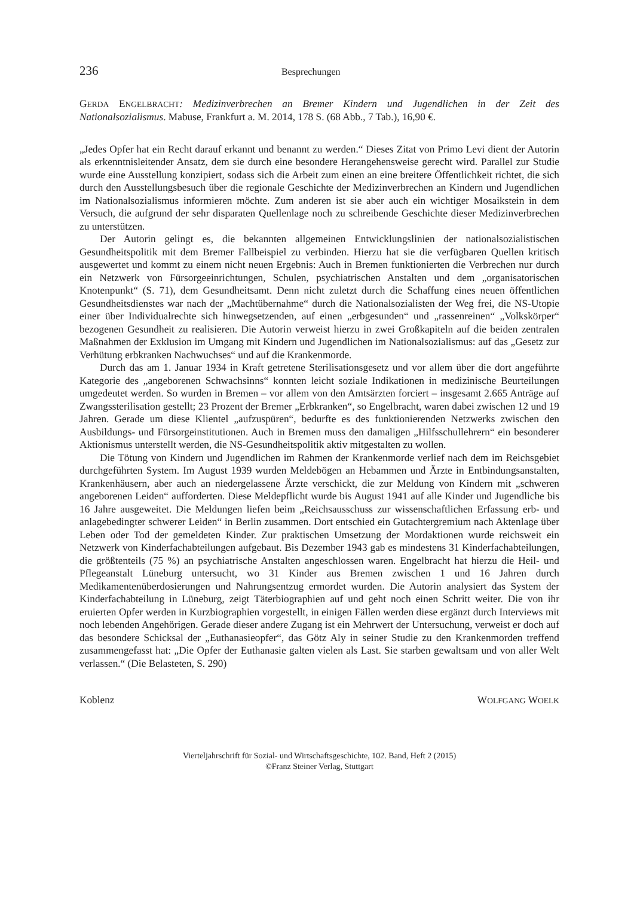236 Besprechungen
GERDA ENGELBRACHT: Medizinverbrechen an Bremer Kindern und Jugendlichen in der Zeit des Nationalsozialismus. Mabuse, Frankfurt a. M. 2014, 178 S. (68 Abb., 7 Tab.), 16,90 €.
„Jedes Opfer hat ein Recht darauf erkannt und benannt zu werden.“ Dieses Zitat von Primo Levi dient der Autorin als erkenntnisleitender Ansatz, dem sie durch eine besondere Herangehensweise gerecht wird. Parallel zur Studie wurde eine Ausstellung konzipiert, sodass sich die Arbeit zum einen an eine breitere Öffentlichkeit richtet, die sich durch den Ausstellungsbesuch über die regionale Geschichte der Medizinverbrechen an Kindern und Jugendlichen im Nationalsozialismus informieren möchte. Zum anderen ist sie aber auch ein wichtiger Mosaikstein in dem Versuch, die aufgrund der sehr disparaten Quellenlage noch zu schreibende Geschichte dieser Medizinverbrechen zu unterstützen.
Der Autorin gelingt es, die bekannten allgemeinen Entwicklungslinien der nationalsozialistischen Gesundheitspolitik mit dem Bremer Fallbeispiel zu verbinden. Hierzu hat sie die verfügbaren Quellen kritisch ausgewertet und kommt zu einem nicht neuen Ergebnis: Auch in Bremen funktionierten die Verbrechen nur durch ein Netzwerk von Fürsorgeeinrichtungen, Schulen, psychiatrischen Anstalten und dem „organisatorischen Knotenpunkt“ (S. 71), dem Gesundheitsamt. Denn nicht zuletzt durch die Schaffung eines neuen öffentlichen Gesundheitsdienstes war nach der „Machtübernahme“ durch die Nationalsozialisten der Weg frei, die NS-Utopie einer über Individualrechte sich hinwegsetzenden, auf einen „erbgesunden“ und „rassenreinen“ „Volkskörper“ bezogenen Gesundheit zu realisieren. Die Autorin verweist hierzu in zwei Großkapiteln auf die beiden zentralen Maßnahmen der Exklusion im Umgang mit Kindern und Jugendlichen im Nationalsozialismus: auf das „Gesetz zur Verhütung erbkranken Nachwuchses“ und auf die Krankenmorde.
Durch das am 1. Januar 1934 in Kraft getretene Sterilisationsgesetz und vor allem über die dort angeführte Kategorie des „angeborenen Schwachsinns“ konnten leicht soziale Indikationen in medizinische Beurteilungen umgedeutet werden. So wurden in Bremen – vor allem von den Amtsärzten forciert – insgesamt 2.665 Anträge auf Zwangssterilisation gestellt; 23 Prozent der Bremer „Erbkranken“, so Engelbracht, waren dabei zwischen 12 und 19 Jahren. Gerade um diese Klientel „aufzuspüren“, bedurfte es des funktionierenden Netzwerks zwischen den Ausbildungs- und Fürsorgeinstitutionen. Auch in Bremen muss den damaligen „Hilfsschullehrern“ ein besonderer Aktionismus unterstellt werden, die NS-Gesundheitspolitik aktiv mitgestalten zu wollen.
Die Tötung von Kindern und Jugendlichen im Rahmen der Krankenmorde verlief nach dem im Reichsgebiet durchgeführten System. Im August 1939 wurden Meldebögen an Hebammen und Ärzte in Entbindungsanstalten, Krankenhäusern, aber auch an niedergelassene Ärzte verschickt, die zur Meldung von Kindern mit „schweren angeborenen Leiden“ aufforderten. Diese Meldepflicht wurde bis August 1941 auf alle Kinder und Jugendliche bis 16 Jahre ausgeweitet. Die Meldungen liefen beim „Reichsausschuss zur wissenschaftlichen Erfassung erb- und anlagebedingter schwerer Leiden“ in Berlin zusammen. Dort entschied ein Gutachtergremium nach Aktenlage über Leben oder Tod der gemeldeten Kinder. Zur praktischen Umsetzung der Mordaktionen wurde reichsweit ein Netzwerk von Kinderfachabteilungen aufgebaut. Bis Dezember 1943 gab es mindestens 31 Kinderfachabteilungen, die größtenteils (75 %) an psychiatrische Anstalten angeschlossen waren. Engelbracht hat hierzu die Heil- und Pflegeanstalt Lüneburg untersucht, wo 31 Kinder aus Bremen zwischen 1 und 16 Jahren durch Medikamentenüberdosierungen und Nahrungsentzug ermordet wurden. Die Autorin analysiert das System der Kinderfachabteilung in Lüneburg, zeigt Täterbiographien auf und geht noch einen Schritt weiter. Die von ihr eruierten Opfer werden in Kurzbiographien vorgestellt, in einigen Fällen werden diese ergänzt durch Interviews mit noch lebenden Angehörigen. Gerade dieser andere Zugang ist ein Mehrwert der Untersuchung, verweist er doch auf das besondere Schicksal der „Euthanasieopfer“, das Götz Aly in seiner Studie zu den Krankenmorden treffend zusammengefasst hat: „Die Opfer der Euthanasie galten vielen als Last. Sie starben gewaltsam und von aller Welt verlassen.“ (Die Belasteten, S. 290)
Koblenz WOLFGANG WOELK
Vierteljahrschrift für Sozial- und Wirtschaftsgeschichte, 102. Band, Heft 2 (2015)
©Franz Steiner Verlag, Stuttgart